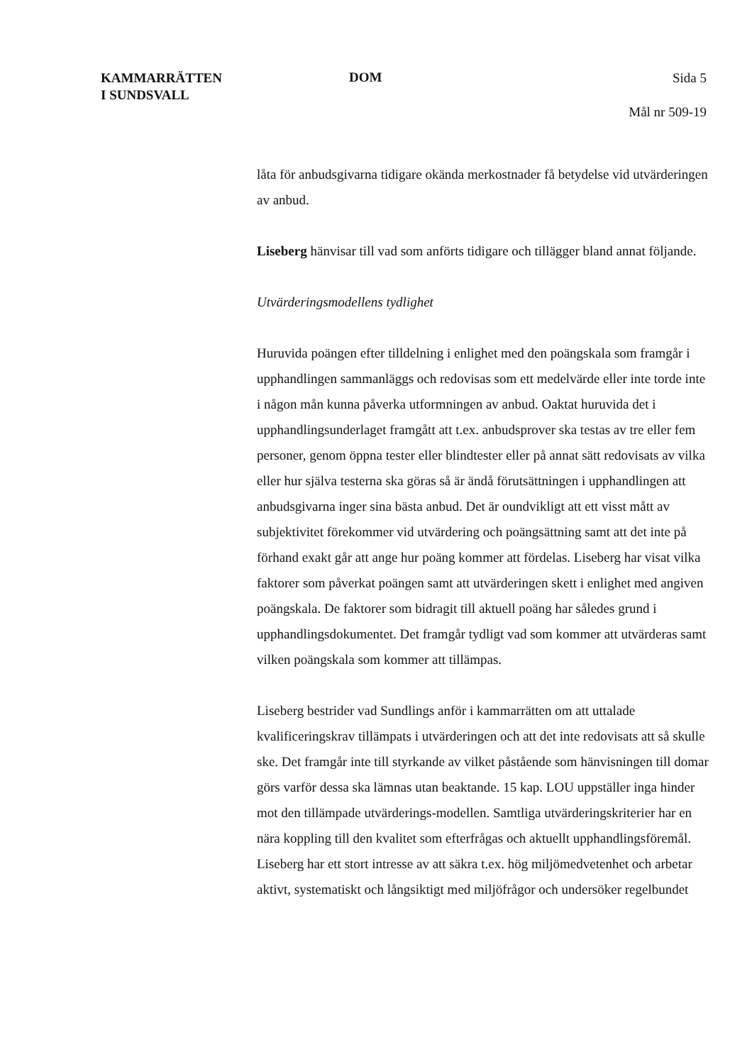KAMMARRÄTTEN
I SUNDSVALL
DOM
Sida 5
Mål nr 509-19
låta för anbudsgivarna tidigare okända merkostnader få betydelse vid utvärderingen av anbud.
Liseberg hänvisar till vad som anförts tidigare och tillägger bland annat följande.
Utvärderingsmodellens tydlighet
Huruvida poängen efter tilldelning i enlighet med den poängskala som framgår i upphandlingen sammanläggs och redovisas som ett medelvärde eller inte torde inte i någon mån kunna påverka utformningen av anbud. Oaktat huruvida det i upphandlingsunderlaget framgått att t.ex. anbudsprover ska testas av tre eller fem personer, genom öppna tester eller blindtester eller på annat sätt redovisats av vilka eller hur själva testerna ska göras så är ändå förutsättningen i upphandlingen att anbudsgivarna inger sina bästa anbud. Det är oundvikligt att ett visst mått av subjektivitet förekommer vid utvärdering och poängsättning samt att det inte på förhand exakt går att ange hur poäng kommer att fördelas. Liseberg har visat vilka faktorer som påverkat poängen samt att utvärderingen skett i enlighet med angiven poängskala. De faktorer som bidragit till aktuell poäng har således grund i upphandlingsdokumentet. Det framgår tydligt vad som kommer att utvärderas samt vilken poängskala som kommer att tillämpas.
Liseberg bestrider vad Sundlings anför i kammarrätten om att uttalade kvalificeringskrav tillämpats i utvärderingen och att det inte redovisats att så skulle ske. Det framgår inte till styrkande av vilket påstående som hänvisningen till domar görs varför dessa ska lämnas utan beaktande. 15 kap. LOU uppställer inga hinder mot den tillämpade utvärderings-modellen. Samtliga utvärderingskriterier har en nära koppling till den kvalitet som efterfrågas och aktuellt upphandlingsföremål. Liseberg har ett stort intresse av att säkra t.ex. hög miljömedvetenhet och arbetar aktivt, systematiskt och långsiktigt med miljöfrågor och undersöker regelbundet